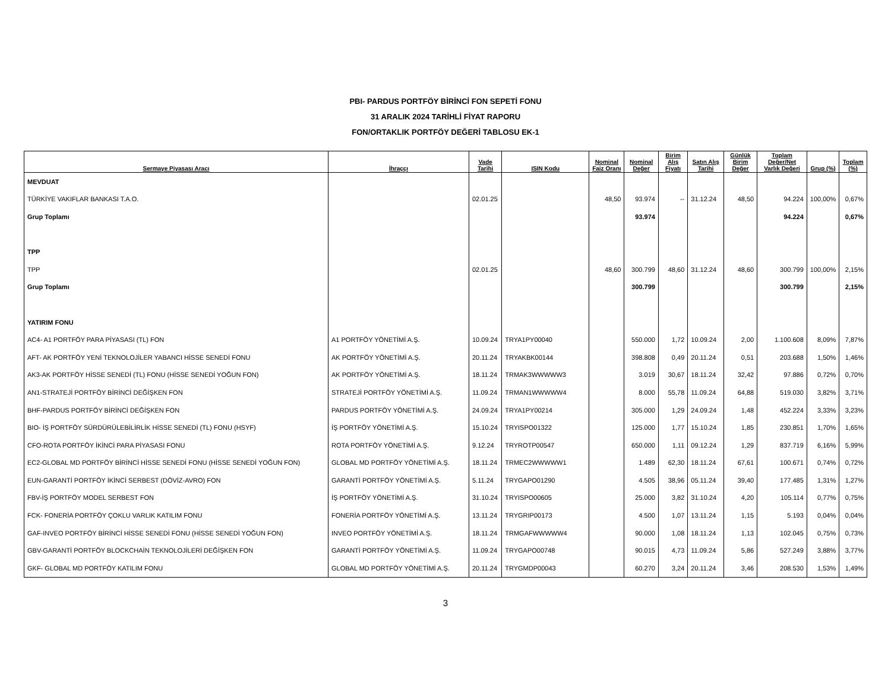PBI- PARDUS PORTFÖY BİRİNCİ FON SEPETİ FONU
31 ARALIK 2024 TARİHLİ FİYAT RAPORU
FON/ORTAKLIK PORTFÖY DEĞERİ TABLOSU EK-1
| Sermaye Piyasası Aracı | İhraççı | Vade Tarihi | ISIN Kodu | Nominal Faiz Oranı | Nominal Değer | Birim Alış Fiyatı | Satın Alış Tarihi | Günlük Birim Değer | Toplam Değer/Net Varlık Değeri | Grup (%) | Toplam (%) |
| --- | --- | --- | --- | --- | --- | --- | --- | --- | --- | --- | --- |
| MEVDUAT | | | | | | | | | | | |
| TÜRKİYE VAKIFLAR BANKASI T.A.O. | | 02.01.25 | | 48,50 | 93.974 | -- | 31.12.24 | 48,50 | 94.224 | 100,00% | 0,67% |
| Grup Toplamı | | | | | 93.974 | | | | 94.224 | | 0,67% |
| TPP | | | | | | | | | | | |
| TPP | | 02.01.25 | | 48,60 | 300.799 | 48,60 | 31.12.24 | 48,60 | 300.799 | 100,00% | 2,15% |
| Grup Toplamı | | | | | 300.799 | | | | 300.799 | | 2,15% |
| YATIRIM FONU | | | | | | | | | | | |
| AC4- A1 PORTFÖY PARA PİYASASI (TL) FON | A1 PORTFÖY YÖNETİMİ A.Ş. | 10.09.24 | TRYA1PY00040 | | 550.000 | 1,72 | 10.09.24 | 2,00 | 1.100.608 | 8,09% | 7,87% |
| AFT- AK PORTFÖY YENİ TEKNOLOJİLER YABANCI HİSSE SENEDİ FONU | AK PORTFÖY YÖNETİMİ A.Ş. | 20.11.24 | TRYAKBK00144 | | 398.808 | 0,49 | 20.11.24 | 0,51 | 203.688 | 1,50% | 1,46% |
| AK3-AK PORTFÖY HİSSE SENEDİ (TL) FONU (HİSSE SENEDİ YOĞUN FON) | AK PORTFÖY YÖNETİMİ A.Ş. | 18.11.24 | TRMAK3WWWWW3 | | 3.019 | 30,67 | 18.11.24 | 32,42 | 97.886 | 0,72% | 0,70% |
| AN1-STRATEJİ PORTFÖY BİRİNCİ DEĞİŞKEN FON | STRATEJİ PORTFÖY YÖNETİMİ A.Ş. | 11.09.24 | TRMAN1WWWWW4 | | 8.000 | 55,78 | 11.09.24 | 64,88 | 519.030 | 3,82% | 3,71% |
| BHF-PARDUS PORTFÖY BİRİNCİ DEĞİŞKEN FON | PARDUS PORTFÖY YÖNETİMİ A.Ş. | 24.09.24 | TRYA1PY00214 | | 305.000 | 1,29 | 24.09.24 | 1,48 | 452.224 | 3,33% | 3,23% |
| BIO- İŞ PORTFÖY SÜRDÜRÜLEBİLİRLİK HİSSE SENEDİ (TL) FONU (HSYF) | İŞ PORTFÖY YÖNETİMİ A.Ş. | 15.10.24 | TRYISPO01322 | | 125.000 | 1,77 | 15.10.24 | 1,85 | 230.851 | 1,70% | 1,65% |
| CFO-ROTA PORTFÖY İKİNCİ PARA PİYASASI FONU | ROTA PORTFÖY YÖNETİMİ A.Ş. | 9.12.24 | TRYROTP00547 | | 650.000 | 1,11 | 09.12.24 | 1,29 | 837.719 | 6,16% | 5,99% |
| EC2-GLOBAL MD PORTFÖY BİRİNCİ HİSSE SENEDİ FONU (HİSSE SENEDİ YOĞUN FON) | GLOBAL MD PORTFÖY YÖNETİMİ A.Ş. | 18.11.24 | TRMEC2WWWWW1 | | 1.489 | 62,30 | 18.11.24 | 67,61 | 100.671 | 0,74% | 0,72% |
| EUN-GARANTİ PORTFÖY İKİNCİ SERBEST (DÖVİZ-AVRO) FON | GARANTİ PORTFÖY YÖNETİMİ A.Ş. | 5.11.24 | TRYGAPO01290 | | 4.505 | 38,96 | 05.11.24 | 39,40 | 177.485 | 1,31% | 1,27% |
| FBV-İŞ PORTFÖY MODEL SERBEST FON | İŞ PORTFÖY YÖNETİMİ A.Ş. | 31.10.24 | TRYISPO00605 | | 25.000 | 3,82 | 31.10.24 | 4,20 | 105.114 | 0,77% | 0,75% |
| FCK- FONERİA PORTFÖY ÇOKLU VARLIK KATILIM FONU | FONERİA PORTFÖY YÖNETİMİ A.Ş. | 13.11.24 | TRYGRIP00173 | | 4.500 | 1,07 | 13.11.24 | 1,15 | 5.193 | 0,04% | 0,04% |
| GAF-INVEO PORTFÖY BİRİNCİ HİSSE SENEDİ FONU (HİSSE SENEDİ YOĞUN FON) | INVEO PORTFÖY YÖNETİMİ A.Ş. | 18.11.24 | TRMGAFWWWWW4 | | 90.000 | 1,08 | 18.11.24 | 1,13 | 102.045 | 0,75% | 0,73% |
| GBV-GARANTİ PORTFÖY BLOCKCHAİN TEKNOLOJİLERİ DEĞİŞKEN FON | GARANTİ PORTFÖY YÖNETİMİ A.Ş. | 11.09.24 | TRYGAPO00748 | | 90.015 | 4,73 | 11.09.24 | 5,86 | 527.249 | 3,88% | 3,77% |
| GKF- GLOBAL MD PORTFÖY KATILIM FONU | GLOBAL MD PORTFÖY YÖNETİMİ A.Ş. | 20.11.24 | TRYGMDP00043 | | 60.270 | 3,24 | 20.11.24 | 3,46 | 208.530 | 1,53% | 1,49% |
3